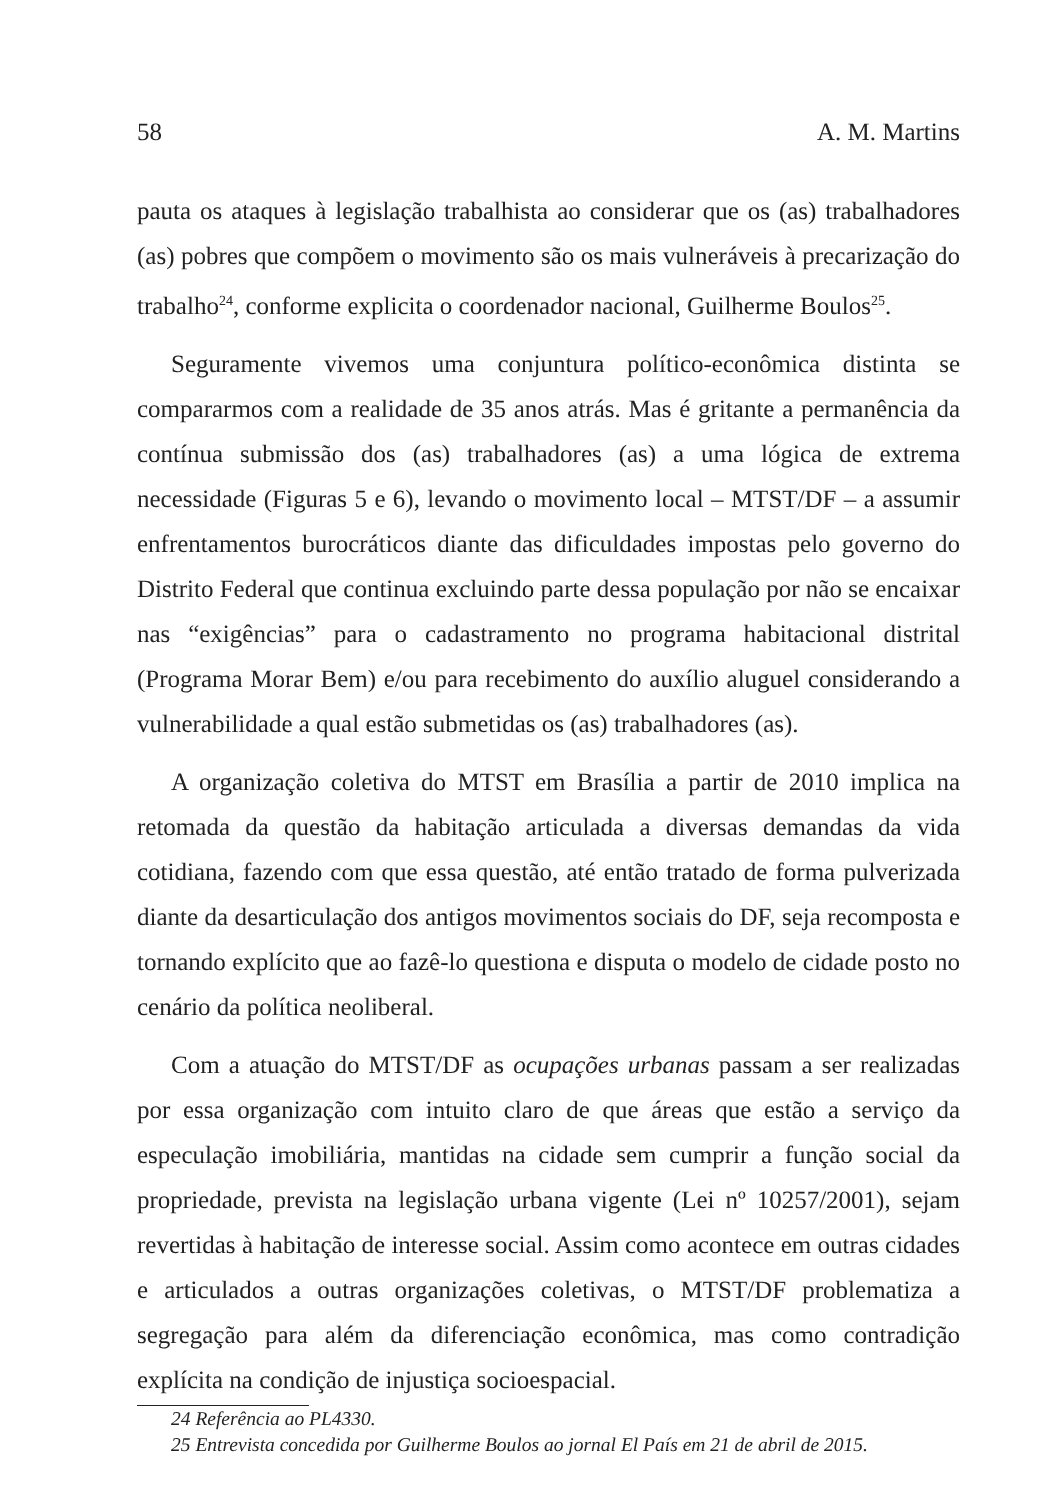58 A. M. Martins
pauta os ataques à legislação trabalhista ao considerar que os (as) trabalhadores (as) pobres que compõem o movimento são os mais vulneráveis à precarização do trabalho<sup>24</sup>, conforme explicita o coordenador nacional, Guilherme Boulos<sup>25</sup>.
Seguramente vivemos uma conjuntura político-econômica distinta se compararmos com a realidade de 35 anos atrás. Mas é gritante a permanência da contínua submissão dos (as) trabalhadores (as) a uma lógica de extrema necessidade (Figuras 5 e 6), levando o movimento local – MTST/DF – a assumir enfrentamentos burocráticos diante das dificuldades impostas pelo governo do Distrito Federal que continua excluindo parte dessa população por não se encaixar nas “exigências” para o cadastramento no programa habitacional distrital (Programa Morar Bem) e/ou para recebimento do auxílio aluguel considerando a vulnerabilidade a qual estão submetidas os (as) trabalhadores (as).
A organização coletiva do MTST em Brasília a partir de 2010 implica na retomada da questão da habitação articulada a diversas demandas da vida cotidiana, fazendo com que essa questão, até então tratado de forma pulverizada diante da desarticulação dos antigos movimentos sociais do DF, seja recomposta e tornando explícito que ao fazê-lo questiona e disputa o modelo de cidade posto no cenário da política neoliberal.
Com a atuação do MTST/DF as ocupações urbanas passam a ser realizadas por essa organização com intuito claro de que áreas que estão a serviço da especulação imobiliária, mantidas na cidade sem cumprir a função social da propriedade, prevista na legislação urbana vigente (Lei nº 10257/2001), sejam revertidas à habitação de interesse social. Assim como acontece em outras cidades e articulados a outras organizações coletivas, o MTST/DF problematiza a segregação para além da diferenciação econômica, mas como contradição explícita na condição de injustiça socioespacial.
24 Referência ao PL4330.
25 Entrevista concedida por Guilherme Boulos ao jornal El País em 21 de abril de 2015.